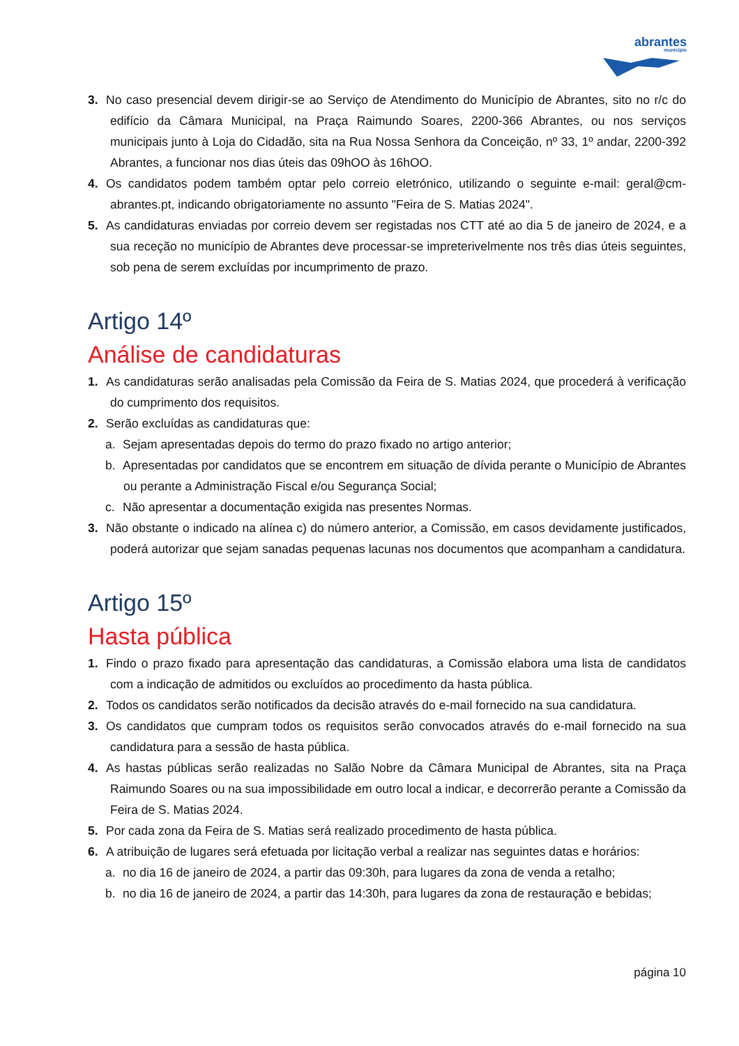abrantes
município
3. No caso presencial devem dirigir-se ao Serviço de Atendimento do Município de Abrantes, sito no r/c do edifício da Câmara Municipal, na Praça Raimundo Soares, 2200-366 Abrantes, ou nos serviços municipais junto à Loja do Cidadão, sita na Rua Nossa Senhora da Conceição, nº 33, 1º andar, 2200-392 Abrantes, a funcionar nos dias úteis das 09hOO às 16hOO.
4. Os candidatos podem também optar pelo correio eletrónico, utilizando o seguinte e-mail: geral@cm-abrantes.pt, indicando obrigatoriamente no assunto "Feira de S. Matias 2024".
5. As candidaturas enviadas por correio devem ser registadas nos CTT até ao dia 5 de janeiro de 2024, e a sua receção no município de Abrantes deve processar-se impreterivelmente nos três dias úteis seguintes, sob pena de serem excluídas por incumprimento de prazo.
Artigo 14º
Análise de candidaturas
1. As candidaturas serão analisadas pela Comissão da Feira de S. Matias 2024, que procederá à verificação do cumprimento dos requisitos.
2. Serão excluídas as candidaturas que:
a. Sejam apresentadas depois do termo do prazo fixado no artigo anterior;
b. Apresentadas por candidatos que se encontrem em situação de dívida perante o Município de Abrantes ou perante a Administração Fiscal e/ou Segurança Social;
c. Não apresentar a documentação exigida nas presentes Normas.
3. Não obstante o indicado na alínea c) do número anterior, a Comissão, em casos devidamente justificados, poderá autorizar que sejam sanadas pequenas lacunas nos documentos que acompanham a candidatura.
Artigo 15º
Hasta pública
1. Findo o prazo fixado para apresentação das candidaturas, a Comissão elabora uma lista de candidatos com a indicação de admitidos ou excluídos ao procedimento da hasta pública.
2. Todos os candidatos serão notificados da decisão através do e-mail fornecido na sua candidatura.
3. Os candidatos que cumpram todos os requisitos serão convocados através do e-mail fornecido na sua candidatura para a sessão de hasta pública.
4. As hastas públicas serão realizadas no Salão Nobre da Câmara Municipal de Abrantes, sita na Praça Raimundo Soares ou na sua impossibilidade em outro local a indicar, e decorrerão perante a Comissão da Feira de S. Matias 2024.
5. Por cada zona da Feira de S. Matias será realizado procedimento de hasta pública.
6. A atribuição de lugares será efetuada por licitação verbal a realizar nas seguintes datas e horários:
a. no dia 16 de janeiro de 2024, a partir das 09:30h, para lugares da zona de venda a retalho;
b. no dia 16 de janeiro de 2024, a partir das 14:30h, para lugares da zona de restauração e bebidas;
página 10